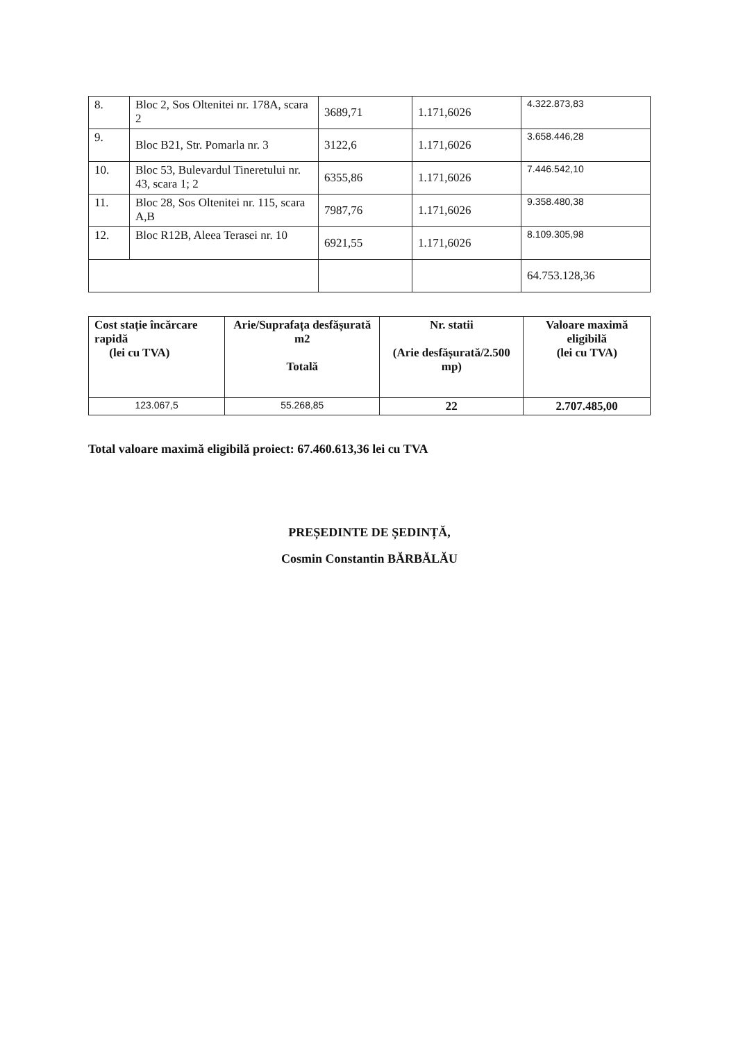| 8. | Bloc 2, Sos Oltenitei nr. 178A, scara 2 | 3689,71 | 1.171,6026 | 4.322.873,83 |
| 9. | Bloc B21, Str. Pomarla nr. 3 | 3122,6 | 1.171,6026 | 3.658.446,28 |
| 10. | Bloc 53, Bulevardul Tineretului nr. 43, scara 1; 2 | 6355,86 | 1.171,6026 | 7.446.542,10 |
| 11. | Bloc 28, Sos Oltenitei nr. 115, scara A,B | 7987,76 | 1.171,6026 | 9.358.480,38 |
| 12. | Bloc R12B, Aleea Terasei nr. 10 | 6921,55 | 1.171,6026 | 8.109.305,98 |
| | | | | 64.753.128,36 |
| Cost stație încărcare rapidă (lei cu TVA) | Arie/Suprafața desfășurată m2 Totală | Nr. statii (Arie desfășurată/2.500 mp) | Valoare maximă eligibilă (lei cu TVA) |
| --- | --- | --- | --- |
| 123.067,5 | 55.268,85 | 22 | 2.707.485,00 |
Total valoare maximă eligibilă proiect: 67.460.613,36 lei cu TVA
PREȘEDINTE DE ȘEDINȚĂ,
Cosmin Constantin BĂRBĂLĂU